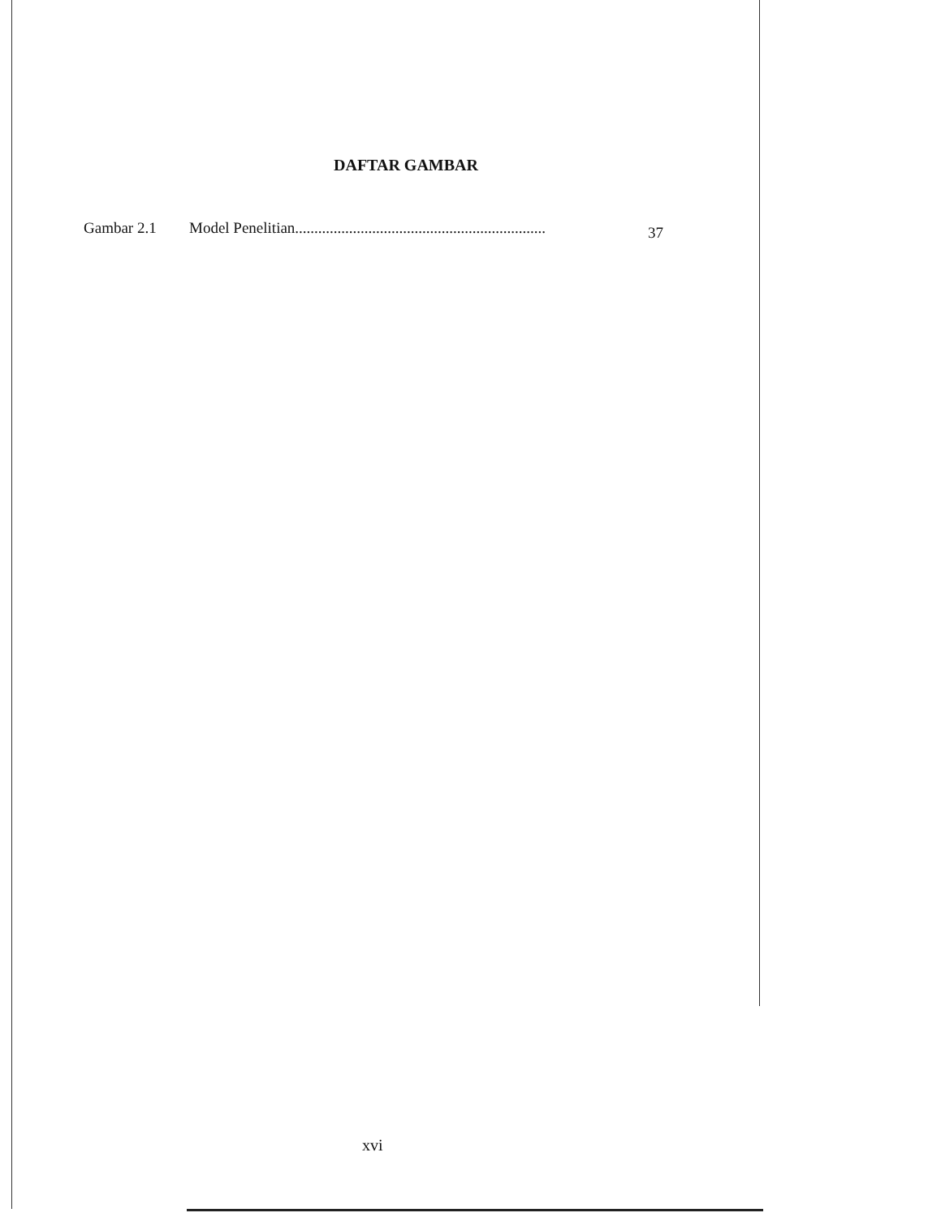DAFTAR GAMBAR
Gambar 2.1 Model Penelitian................................................................. 37
xvi